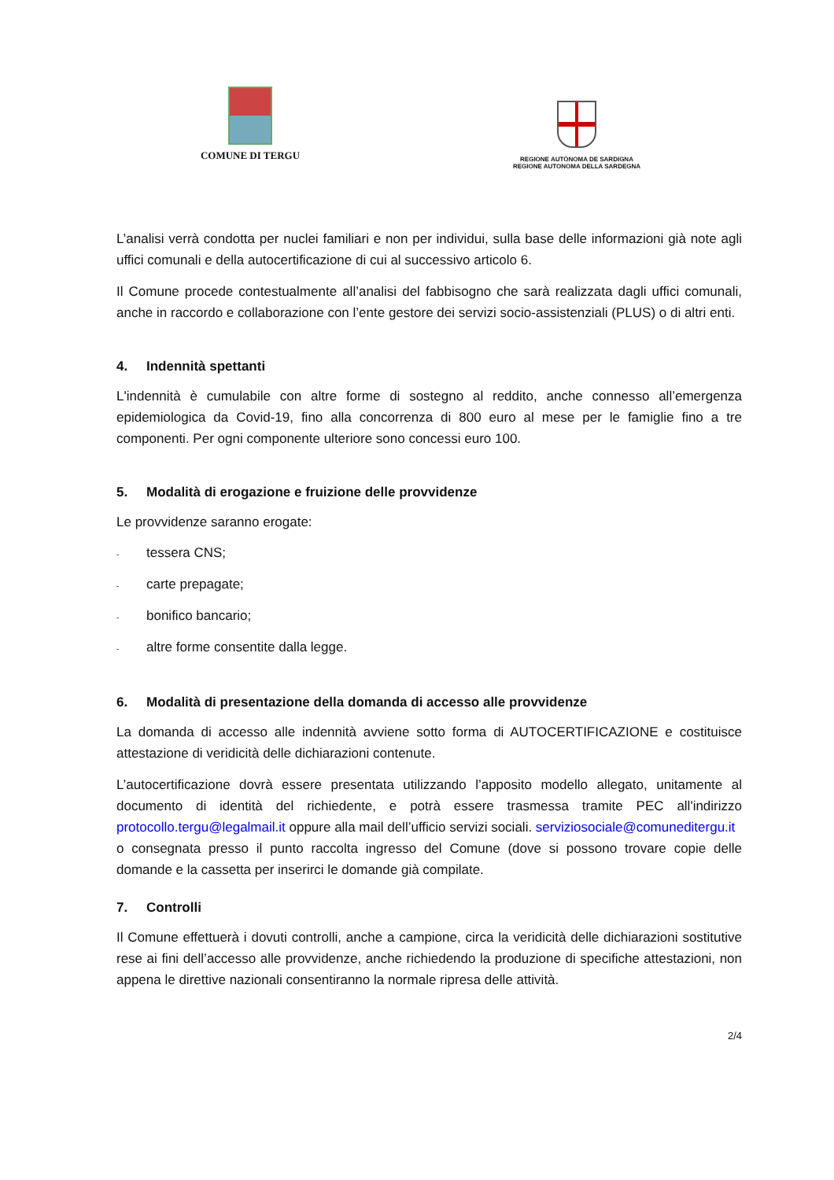COMUNE DI TERGU
REGIONE AUTÒNOMA DE SARDIGNA
REGIONE AUTONOMA DELLA SARDEGNA
L’analisi verrà condotta per nuclei familiari e non per individui, sulla base delle informazioni già note agli uffici comunali e della autocertificazione di cui al successivo articolo 6.
Il Comune procede contestualmente all’analisi del fabbisogno che sarà realizzata dagli uffici comunali, anche in raccordo e collaborazione con l’ente gestore dei servizi socio-assistenziali (PLUS) o di altri enti.
4. Indennità spettanti
L'indennità è cumulabile con altre forme di sostegno al reddito, anche connesso all’emergenza epidemiologica da Covid-19, fino alla concorrenza di 800 euro al mese per le famiglie fino a tre componenti. Per ogni componente ulteriore sono concessi euro 100.
5. Modalità di erogazione e fruizione delle provvidenze
Le provvidenze saranno erogate:
- tessera CNS;
- carte prepagate;
- bonifico bancario;
- altre forme consentite dalla legge.
6. Modalità di presentazione della domanda di accesso alle provvidenze
La domanda di accesso alle indennità avviene sotto forma di AUTOCERTIFICAZIONE e costituisce attestazione di veridicità delle dichiarazioni contenute.
L’autocertificazione dovrà essere presentata utilizzando l’apposito modello allegato, unitamente al documento di identità del richiedente, e potrà essere trasmessa tramite PEC all'indirizzo protocollo.tergu@legalmail.it oppure alla mail dell’ufficio servizi sociali. serviziosociale@comuneditergu.it
o consegnata presso il punto raccolta ingresso del Comune (dove si possono trovare copie delle domande e la cassetta per inserirci le domande già compilate.
7. Controlli
Il Comune effettuerà i dovuti controlli, anche a campione, circa la veridicità delle dichiarazioni sostitutive rese ai fini dell’accesso alle provvidenze, anche richiedendo la produzione di specifiche attestazioni, non appena le direttive nazionali consentiranno la normale ripresa delle attività.
2/4